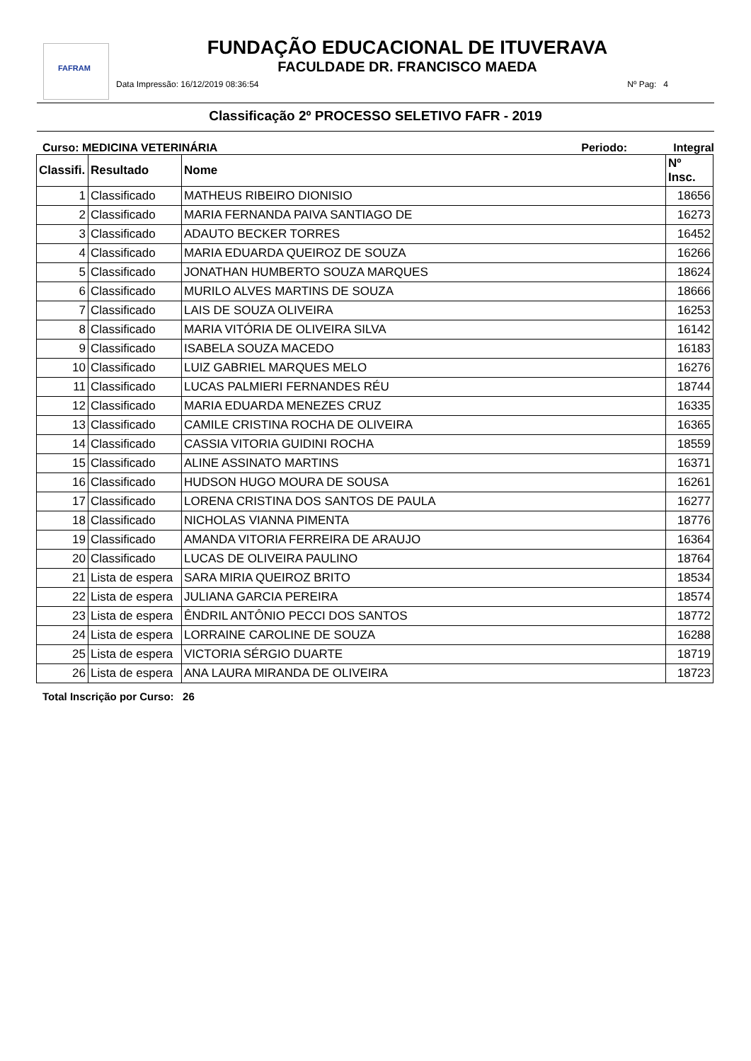FAFRAM
FUNDAÇÃO EDUCACIONAL DE ITUVERAVA
FACULDADE DR. FRANCISCO MAEDA
Data Impressão: 16/12/2019 08:36:54 Nº Pag: 4
Classificação 2º PROCESSO SELETIVO FAFR - 2019
Curso: MEDICINA VETERINÁRIA Periodo: Integral
| Classifi. | Resultado | Nome | Nº Insc. |
| --- | --- | --- | --- |
| 1 | Classificado | MATHEUS RIBEIRO DIONISIO | 18656 |
| 2 | Classificado | MARIA FERNANDA PAIVA SANTIAGO DE | 16273 |
| 3 | Classificado | ADAUTO BECKER TORRES | 16452 |
| 4 | Classificado | MARIA EDUARDA QUEIROZ DE SOUZA | 16266 |
| 5 | Classificado | JONATHAN HUMBERTO SOUZA MARQUES | 18624 |
| 6 | Classificado | MURILO ALVES MARTINS DE SOUZA | 18666 |
| 7 | Classificado | LAIS DE SOUZA OLIVEIRA | 16253 |
| 8 | Classificado | MARIA VITÓRIA DE OLIVEIRA SILVA | 16142 |
| 9 | Classificado | ISABELA SOUZA MACEDO | 16183 |
| 10 | Classificado | LUIZ GABRIEL MARQUES MELO | 16276 |
| 11 | Classificado | LUCAS PALMIERI FERNANDES RÉU | 18744 |
| 12 | Classificado | MARIA EDUARDA MENEZES CRUZ | 16335 |
| 13 | Classificado | CAMILE CRISTINA ROCHA DE OLIVEIRA | 16365 |
| 14 | Classificado | CASSIA VITORIA GUIDINI ROCHA | 18559 |
| 15 | Classificado | ALINE ASSINATO MARTINS | 16371 |
| 16 | Classificado | HUDSON HUGO MOURA DE SOUSA | 16261 |
| 17 | Classificado | LORENA CRISTINA DOS SANTOS DE PAULA | 16277 |
| 18 | Classificado | NICHOLAS VIANNA PIMENTA | 18776 |
| 19 | Classificado | AMANDA VITORIA FERREIRA DE ARAUJO | 16364 |
| 20 | Classificado | LUCAS DE OLIVEIRA PAULINO | 18764 |
| 21 | Lista de espera | SARA MIRIA QUEIROZ BRITO | 18534 |
| 22 | Lista de espera | JULIANA GARCIA PEREIRA | 18574 |
| 23 | Lista de espera | ÊNDRIL ANTÔNIO PECCI DOS SANTOS | 18772 |
| 24 | Lista de espera | LORRAINE CAROLINE DE SOUZA | 16288 |
| 25 | Lista de espera | VICTORIA SÉRGIO DUARTE | 18719 |
| 26 | Lista de espera | ANA LAURA MIRANDA DE OLIVEIRA | 18723 |
Total Inscrição por Curso: 26